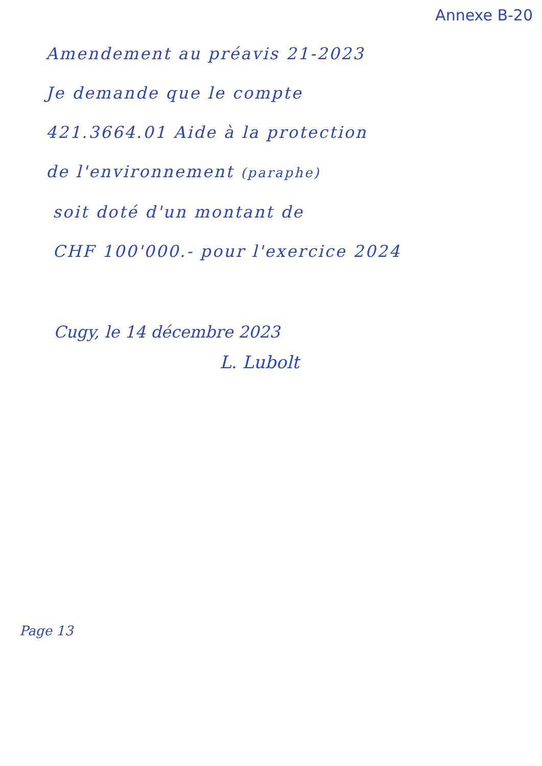Annexe B-20
Amendement au préavis 21-2023
Je demande que le compte
421.3664.01 Aide à la protection
de l'environnement (paraphe)
soit doté d'un montant de
CHF 100'000.- pour l'exercice 2024
Cugy, le 14 décembre 2023
L. Lubolt
Page 13